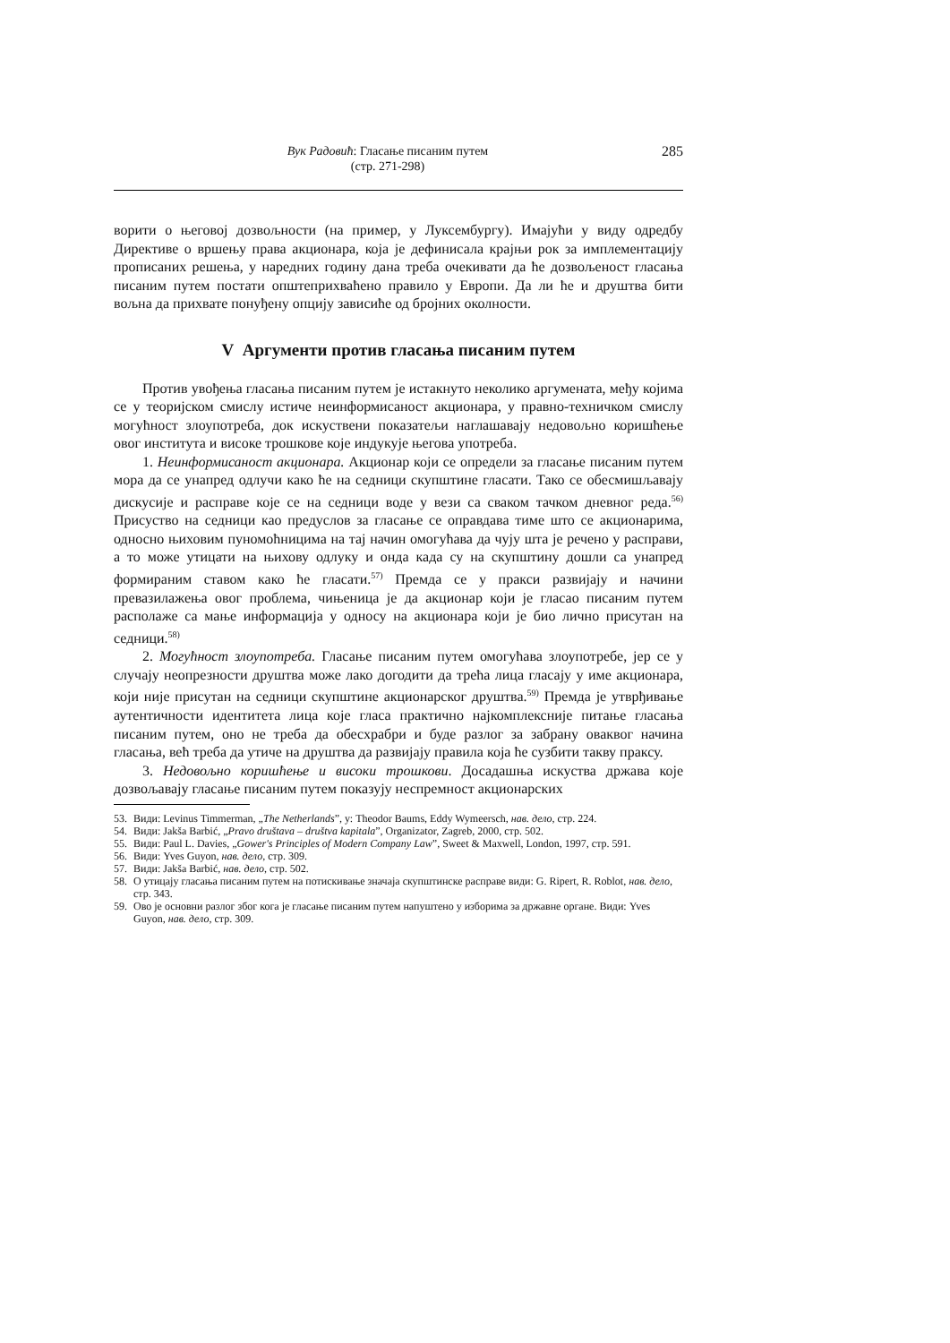Вук Радовић: Гласање писаним путем
(стр. 271-298)
285
ворити о његовој дозвољности (на пример, у Луксембургу). Имајући у виду одредбу Директиве о вршењу права акционара, која је дефинисала крајњи рок за имплементацију прописаних решења, у наредних годину дана треба очекивати да ће дозвољеност гласања писаним путем постати општеприхваћено правило у Европи. Да ли ће и друштва бити вољна да прихвате понуђену опцију зависиће од бројних околности.
V Аргументи против гласања писаним путем
Против увођења гласања писаним путем је истакнуто неколико аргумената, међу којима се у теоријском смислу истиче неинформисаност акционара, у правно-техничком смислу могућност злоупотреба, док искуствени показатељи наглашавају недовољно коришћење овог института и високе трошкове које индукује његова употреба.
1. Неинформисаност акционара. Акционар који се определи за гласање писаним путем мора да се унапред одлучи како ће на седници скупштине гласати. Тако се обесмишљавају дискусије и расправе које се на седници воде у вези са сваком тачком дневног реда.<sup>56)</sup> Присуство на седници као предуслов за гласање се оправдава тиме што се акционарима, односно њиховим пуномоћницима на тај начин омогућава да чују шта је речено у расправи, а то може утицати на њихову одлуку и онда када су на скупштину дошли са унапред формираним ставом како ће гласати.<sup>57)</sup> Премда се у пракси развијају и начини превазилажења овог проблема, чињеница је да акционар који је гласао писаним путем располаже са мање информација у односу на акционара који је био лично присутан на седници.<sup>58)</sup>
2. Могућност злоупотреба. Гласање писаним путем омогућава злоупотребе, јер се у случају неопрезности друштва може лако догодити да трећа лица гласају у име акционара, који није присутан на седници скупштине акционарског друштва.<sup>59)</sup> Премда је утврђивање аутентичности идентитета лица које гласа практично најкомплексније питање гласања писаним путем, оно не треба да обесхрабри и буде разлог за забрану оваквог начина гласања, већ треба да утиче на друштва да развијају правила која ће сузбити такву праксу.
3. Недовољно коришћење и високи трошкови. Досадашња искуства држава које дозвољавају гласање писаним путем показују неспремност акционарских
53. Види: Levinus Timmerman, „The Netherlands”, у: Theodor Baums, Eddy Wymeersch, нав. дело, стр. 224.
54. Види: Jakša Barbić, „Pravo društava – društva kapitala”, Organizator, Zagreb, 2000, стр. 502.
55. Види: Paul L. Davies, „Gower's Principles of Modern Company Law”, Sweet & Maxwell, London, 1997, стр. 591.
56. Види: Yves Guyon, нав. дело, стр. 309.
57. Види: Jakša Barbić, нав. дело, стр. 502.
58. О утицају гласања писаним путем на потискивање значаја скупштинске расправе види: G. Ripert, R. Roblot, нав. дело, стр. 343.
59. Ово је основни разлог због кога је гласање писаним путем напуштено у изборима за државне органе. Види: Yves Guyon, нав. дело, стр. 309.